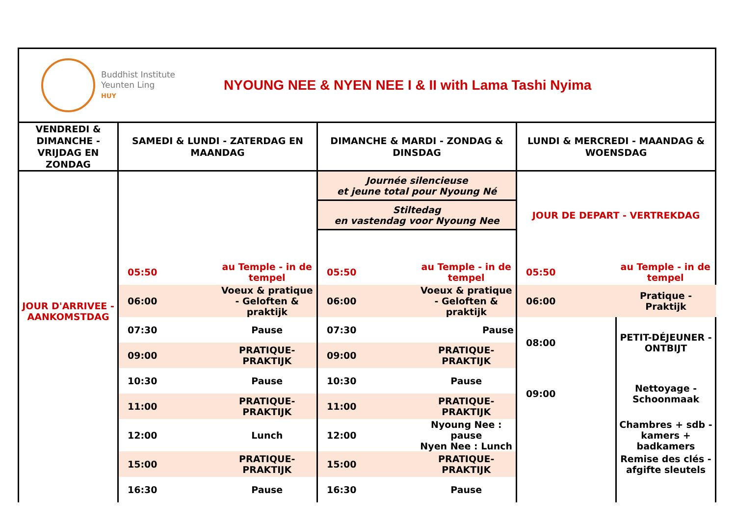Buddhist Institute
Yeunten Ling
HUY
NYOUNG NEE & NYEN NEE I & II with Lama Tashi Nyima
| VENDREDI & DIMANCHE - VRIJDAG EN ZONDAG | SAMEDI & LUNDI - ZATERDAG EN MAANDAG | | DIMANCHE & MARDI - ZONDAG & DINSDAG | | LUNDI & MERCREDI - MAANDAG & WOENSDAG | |
| --- | --- | --- | --- | --- | --- | --- |
| JOUR D'ARRIVEE - AANKOMSTDAG | | | Journée silencieuse et jeune total pour Nyoung Né | | JOUR DE DEPART - VERTREKDAG | |
| | | | Stiltedag en vastendag voor Nyoung Nee | | | |
| | 05:50 | au Temple - in de tempel | 05:50 | au Temple - in de tempel | 05:50 | au Temple - in de tempel |
| | 06:00 | Voeux & pratique - Geloften & praktijk | 06:00 | Voeux & pratique - Geloften & praktijk | 06:00 | Pratique - Praktijk |
| | 07:30 | Pause | 07:30 | Pause | 08:00 | PETIT-DÉJEUNER - ONTBIJT |
| | 09:00 | PRATIQUE-PRAKTIJK | 09:00 | PRATIQUE-PRAKTIJK | | |
| | 10:30 | Pause | 10:30 | Pause | 09:00 | Nettoyage - Schoonmaak |
| | 11:00 | PRATIQUE-PRAKTIJK | 11:00 | PRATIQUE-PRAKTIJK | | |
| | 12:00 | Lunch | 12:00 | Nyoung Nee : pause Nyen Nee : Lunch | | Chambres + sdb - kamers + badkamers |
| | 15:00 | PRATIQUE-PRAKTIJK | 15:00 | PRATIQUE-PRAKTIJK | | Remise des clés - afgifte sleutels |
| | 16:30 | Pause | 16:30 | Pause | | |